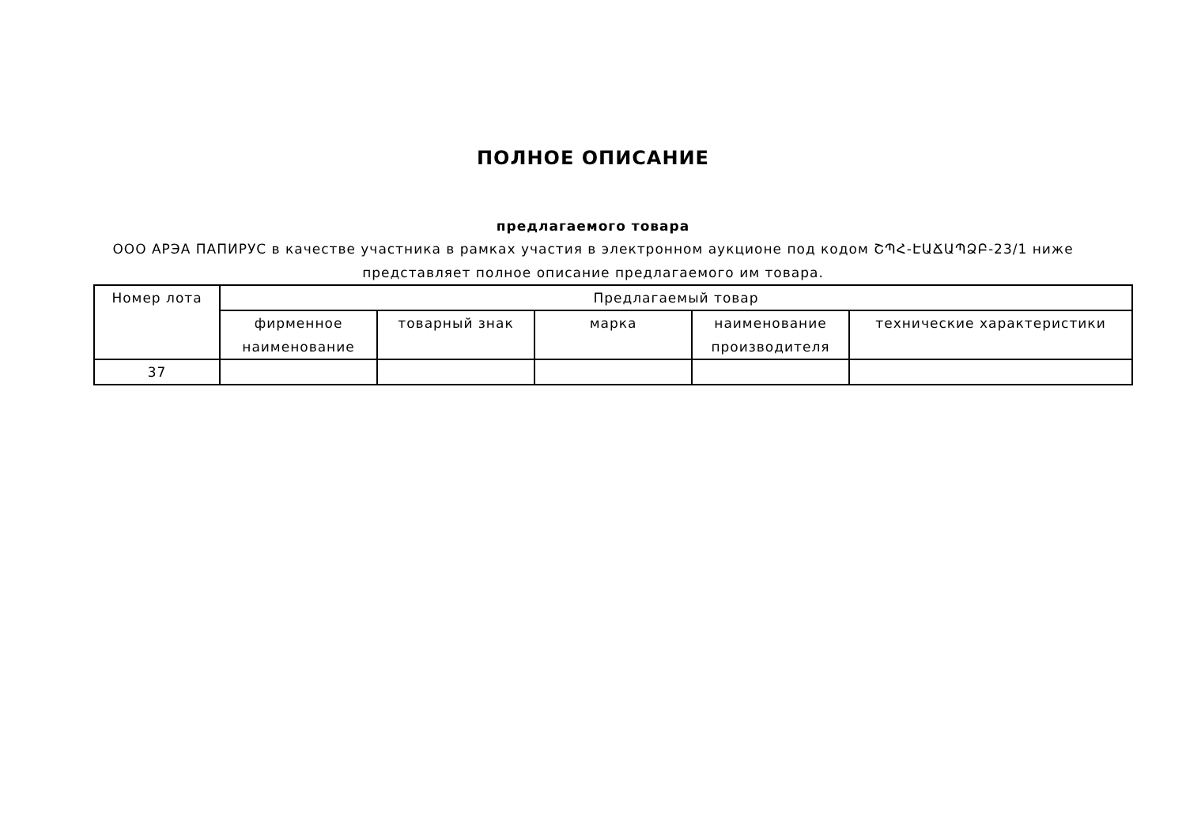ПОЛНОЕ ОПИСАНИЕ
предлагаемого товара
ООО АРЭА ПАПИРУС в качестве участника в рамках участия в электронном аукционе под кодом ՇՊՀ-ԷԱՃԱՊՁԲ-23/1 ниже
представляет полное описание предлагаемого им товара.
| Номер лота | Предлагаемый товар | | | | |
| --- | --- | --- | --- | --- | --- |
| | фирменное наименование | товарный знак | марка | наименование производителя | технические характеристики |
| 37 | | | | | |